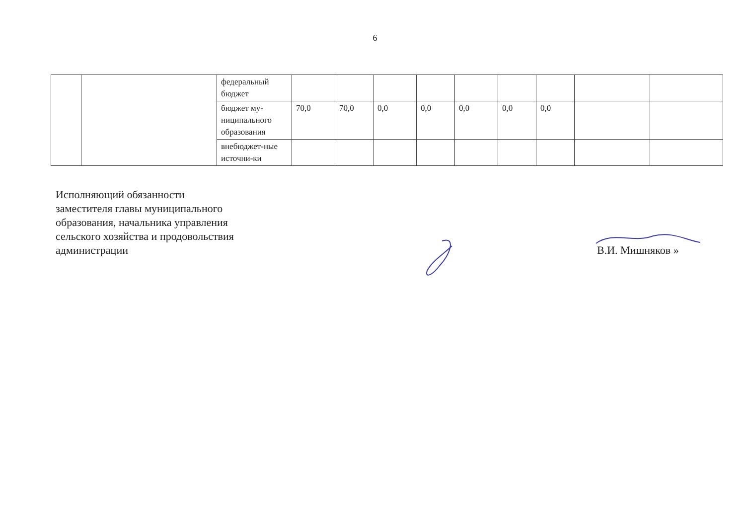6
| | | федеральный бюджет | | | | | | | | | |
| | | бюджет му-ниципального образования | 70,0 | 70,0 | 0,0 | 0,0 | 0,0 | 0,0 | 0,0 | | |
| | | внебюджет-ные источни-ки | | | | | | | | | |
Исполняющий обязанности
заместителя главы муниципального
образования, начальника управления
сельского хозяйства и продовольствия
администрации
В.И. Мишняков »